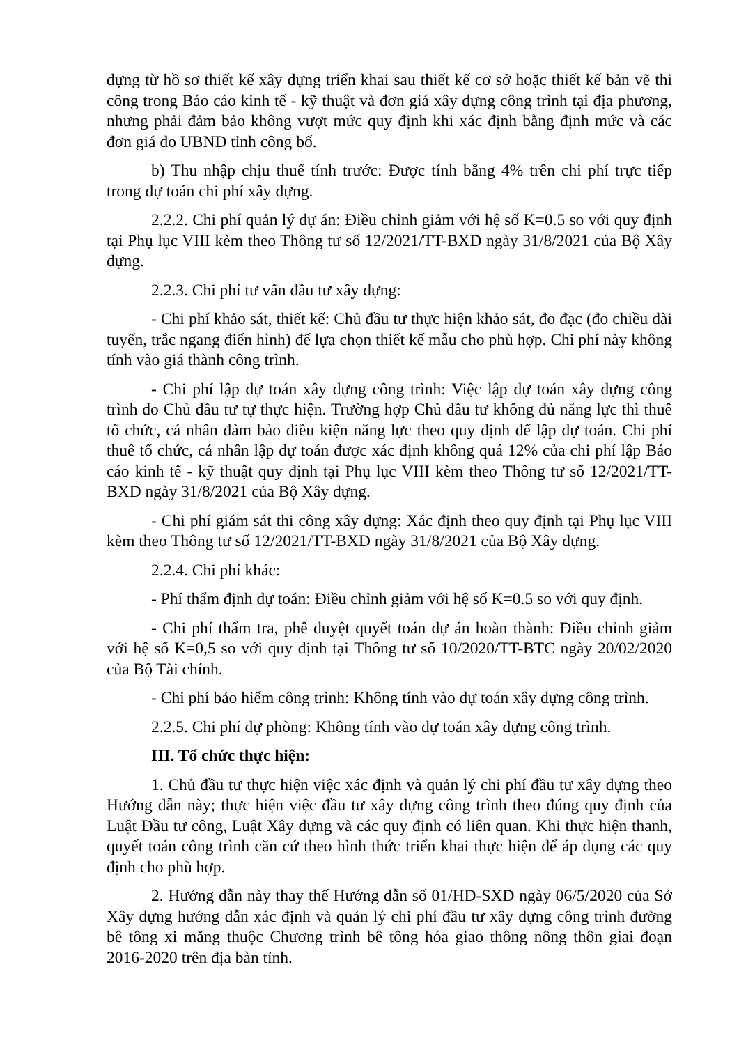dựng từ hồ sơ thiết kế xây dựng triển khai sau thiết kế cơ sở hoặc thiết kế bản vẽ thi công trong Báo cáo kinh tế - kỹ thuật và đơn giá xây dựng công trình tại địa phương, nhưng phải đảm bảo không vượt mức quy định khi xác định bằng định mức và các đơn giá do UBND tỉnh công bố.
b) Thu nhập chịu thuế tính trước: Được tính bằng 4% trên chi phí trực tiếp trong dự toán chi phí xây dựng.
2.2.2. Chi phí quản lý dự án: Điều chỉnh giảm với hệ số K=0.5 so với quy định tại Phụ lục VIII kèm theo Thông tư số 12/2021/TT-BXD ngày 31/8/2021 của Bộ Xây dựng.
2.2.3. Chi phí tư vấn đầu tư xây dựng:
- Chi phí khảo sát, thiết kế: Chủ đầu tư thực hiện khảo sát, đo đạc (đo chiều dài tuyến, trắc ngang điển hình) để lựa chọn thiết kế mẫu cho phù hợp. Chi phí này không tính vào giá thành công trình.
- Chi phí lập dự toán xây dựng công trình: Việc lập dự toán xây dựng công trình do Chủ đầu tư tự thực hiện. Trường hợp Chủ đầu tư không đủ năng lực thì thuê tổ chức, cá nhân đảm bảo điều kiện năng lực theo quy định để lập dự toán. Chi phí thuê tổ chức, cá nhân lập dự toán được xác định không quá 12% của chi phí lập Báo cáo kinh tế - kỹ thuật quy định tại Phụ lục VIII kèm theo Thông tư số 12/2021/TT-BXD ngày 31/8/2021 của Bộ Xây dựng.
- Chi phí giám sát thi công xây dựng: Xác định theo quy định tại Phụ lục VIII kèm theo Thông tư số 12/2021/TT-BXD ngày 31/8/2021 của Bộ Xây dựng.
2.2.4. Chi phí khác:
- Phí thẩm định dự toán: Điều chỉnh giảm với hệ số K=0.5 so với quy định.
- Chi phí thẩm tra, phê duyệt quyết toán dự án hoàn thành: Điều chỉnh giảm với hệ số K=0,5 so với quy định tại Thông tư số 10/2020/TT-BTC ngày 20/02/2020 của Bộ Tài chính.
- Chi phí bảo hiểm công trình: Không tính vào dự toán xây dựng công trình.
2.2.5. Chi phí dự phòng: Không tính vào dự toán xây dựng công trình.
III. Tổ chức thực hiện:
1. Chủ đầu tư thực hiện việc xác định và quản lý chi phí đầu tư xây dựng theo Hướng dẫn này; thực hiện việc đầu tư xây dựng công trình theo đúng quy định của Luật Đầu tư công, Luật Xây dựng và các quy định có liên quan. Khi thực hiện thanh, quyết toán công trình căn cứ theo hình thức triển khai thực hiện để áp dụng các quy định cho phù hợp.
2. Hướng dẫn này thay thế Hướng dẫn số 01/HD-SXD ngày 06/5/2020 của Sở Xây dựng hướng dẫn xác định và quản lý chi phí đầu tư xây dựng công trình đường bê tông xi măng thuộc Chương trình bê tông hóa giao thông nông thôn giai đoạn 2016-2020 trên địa bàn tỉnh.